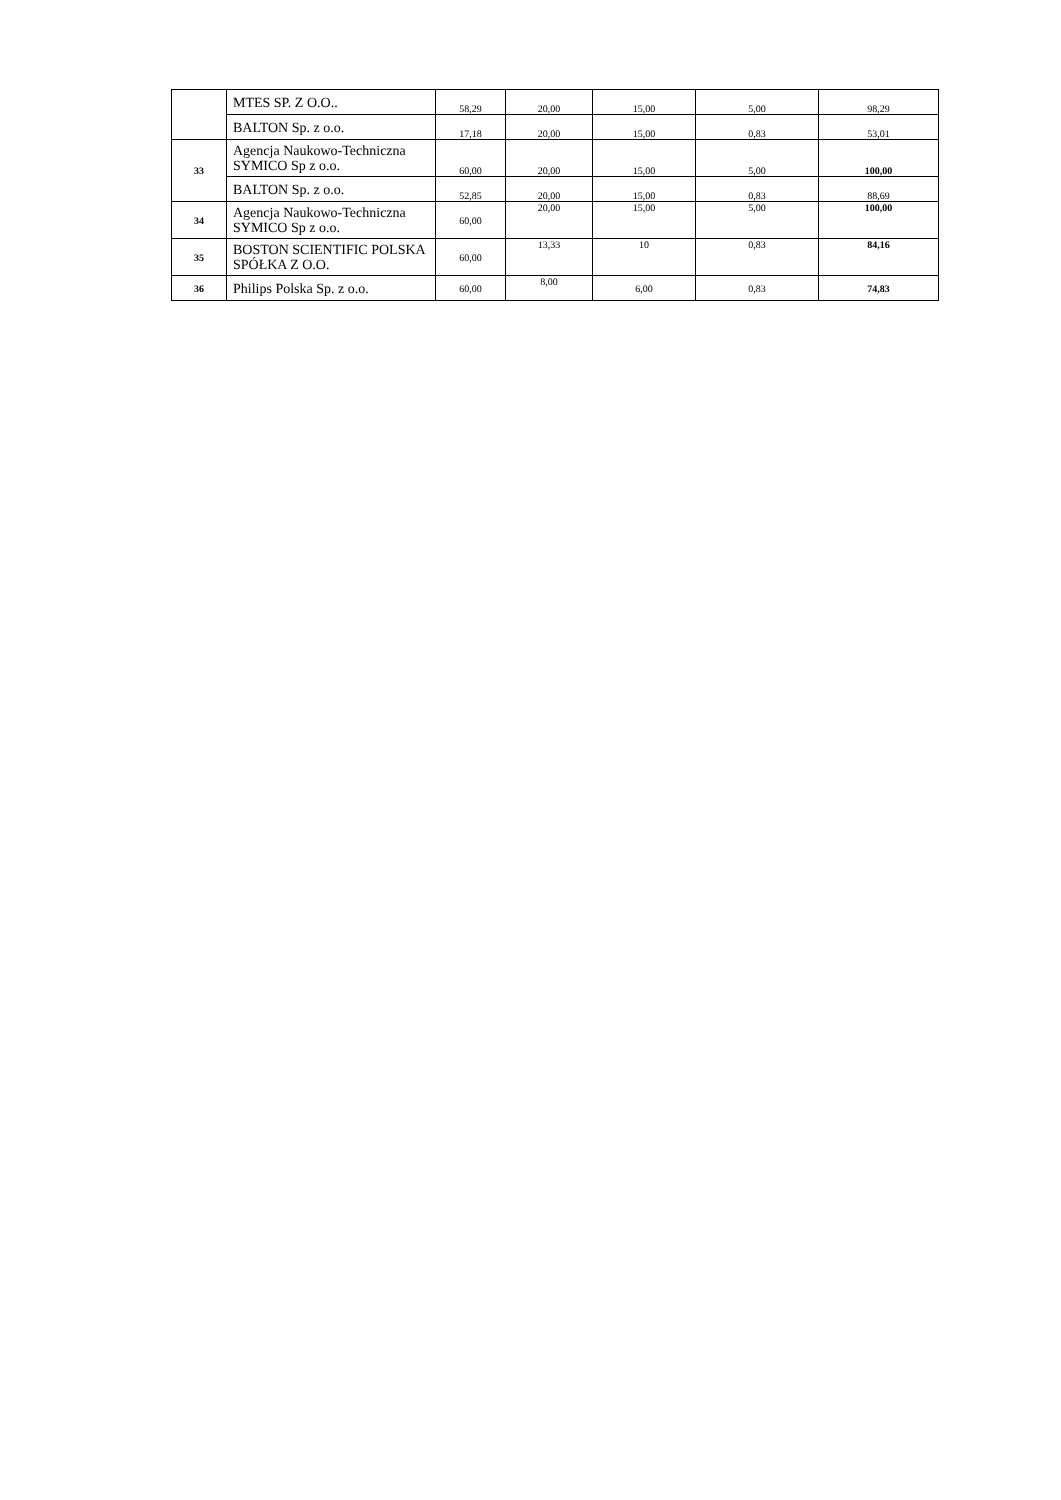| | MTES SP. Z O.O.. | 58,29 | 20,00 | 15,00 | 5,00 | 98,29 |
| | BALTON Sp. z o.o. | 17,18 | 20,00 | 15,00 | 0,83 | 53,01 |
| 33 | Agencja Naukowo-Techniczna SYMICO Sp z o.o. | 60,00 | 20,00 | 15,00 | 5,00 | 100,00 |
| | BALTON Sp. z o.o. | 52,85 | 20,00 | 15,00 | 0,83 | 88,69 |
| 34 | Agencja Naukowo-Techniczna SYMICO Sp z o.o. | 60,00 | 20,00 | 15,00 | 5,00 | 100,00 |
| 35 | BOSTON SCIENTIFIC POLSKA SPÓŁKA Z O.O. | 60,00 | 13,33 | 10 | 0,83 | 84,16 |
| 36 | Philips Polska Sp. z o.o. | 60,00 | 8,00 | 6,00 | 0,83 | 74,83 |